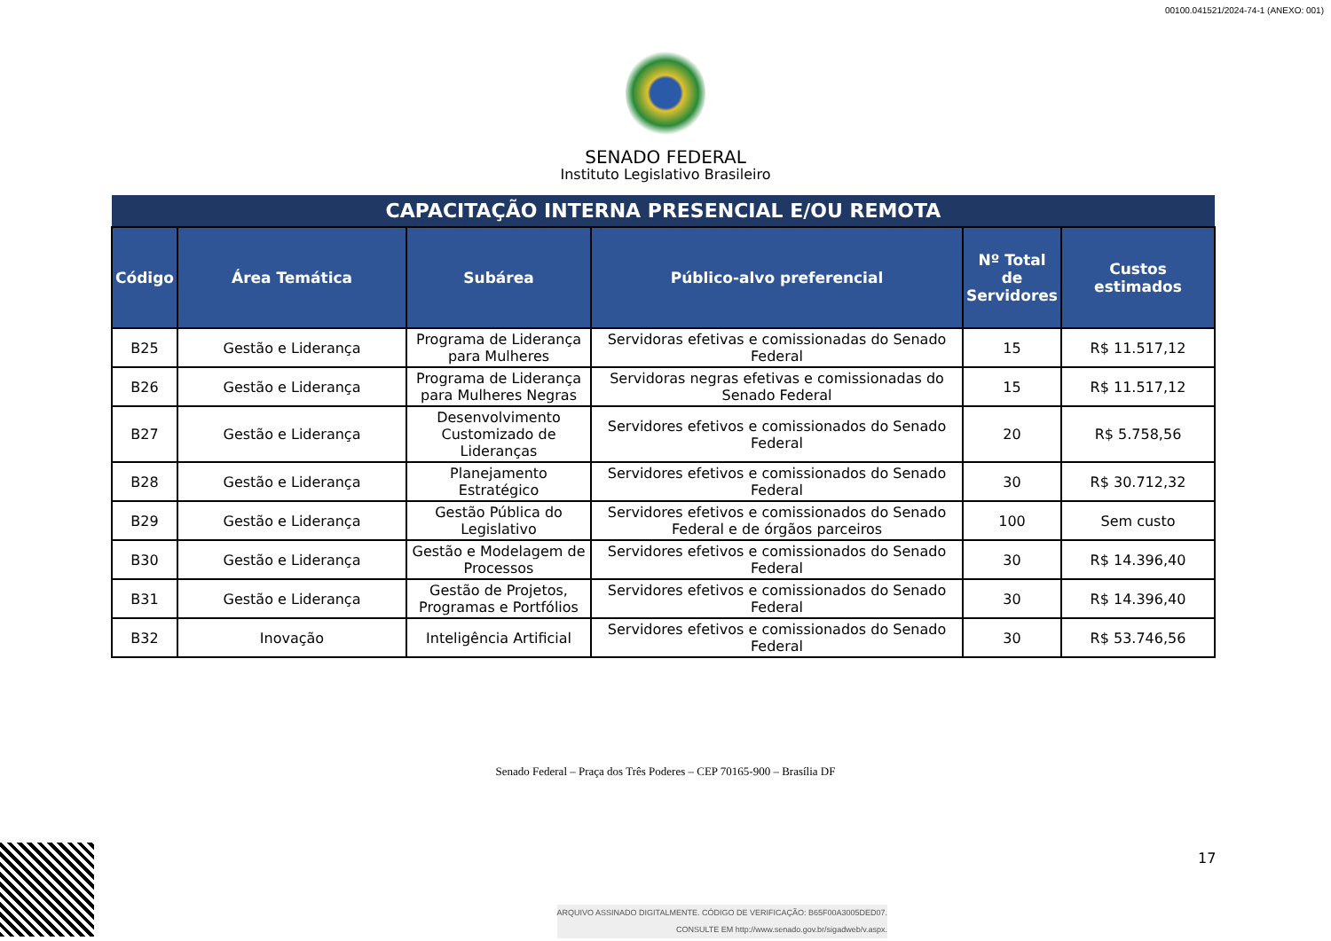00100.041521/2024-74-1 (ANEXO: 001)
SENADO FEDERAL
Instituto Legislativo Brasileiro
| CAPACITAÇÃO INTERNA PRESENCIAL E/OU REMOTA | | | | | |
| --- | --- | --- | --- | --- | --- |
| Código | Área Temática | Subárea | Público-alvo preferencial | Nº Total de Servidores | Custos estimados |
| B25 | Gestão e Liderança | Programa de Liderança para Mulheres | Servidoras efetivas e comissionadas do Senado Federal | 15 | R$ 11.517,12 |
| B26 | Gestão e Liderança | Programa de Liderança para Mulheres Negras | Servidoras negras efetivas e comissionadas do Senado Federal | 15 | R$ 11.517,12 |
| B27 | Gestão e Liderança | Desenvolvimento Customizado de Lideranças | Servidores efetivos e comissionados do Senado Federal | 20 | R$ 5.758,56 |
| B28 | Gestão e Liderança | Planejamento Estratégico | Servidores efetivos e comissionados do Senado Federal | 30 | R$ 30.712,32 |
| B29 | Gestão e Liderança | Gestão Pública do Legislativo | Servidores efetivos e comissionados do Senado Federal e de órgãos parceiros | 100 | Sem custo |
| B30 | Gestão e Liderança | Gestão e Modelagem de Processos | Servidores efetivos e comissionados do Senado Federal | 30 | R$ 14.396,40 |
| B31 | Gestão e Liderança | Gestão de Projetos, Programas e Portfólios | Servidores efetivos e comissionados do Senado Federal | 30 | R$ 14.396,40 |
| B32 | Inovação | Inteligência Artificial | Servidores efetivos e comissionados do Senado Federal | 30 | R$ 53.746,56 |
Senado Federal – Praça dos Três Poderes – CEP 70165-900 – Brasília DF
17
ARQUIVO ASSINADO DIGITALMENTE. CÓDIGO DE VERIFICAÇÃO: B65F00A3005DED07.
CONSULTE EM http://www.senado.gov.br/sigadweb/v.aspx.